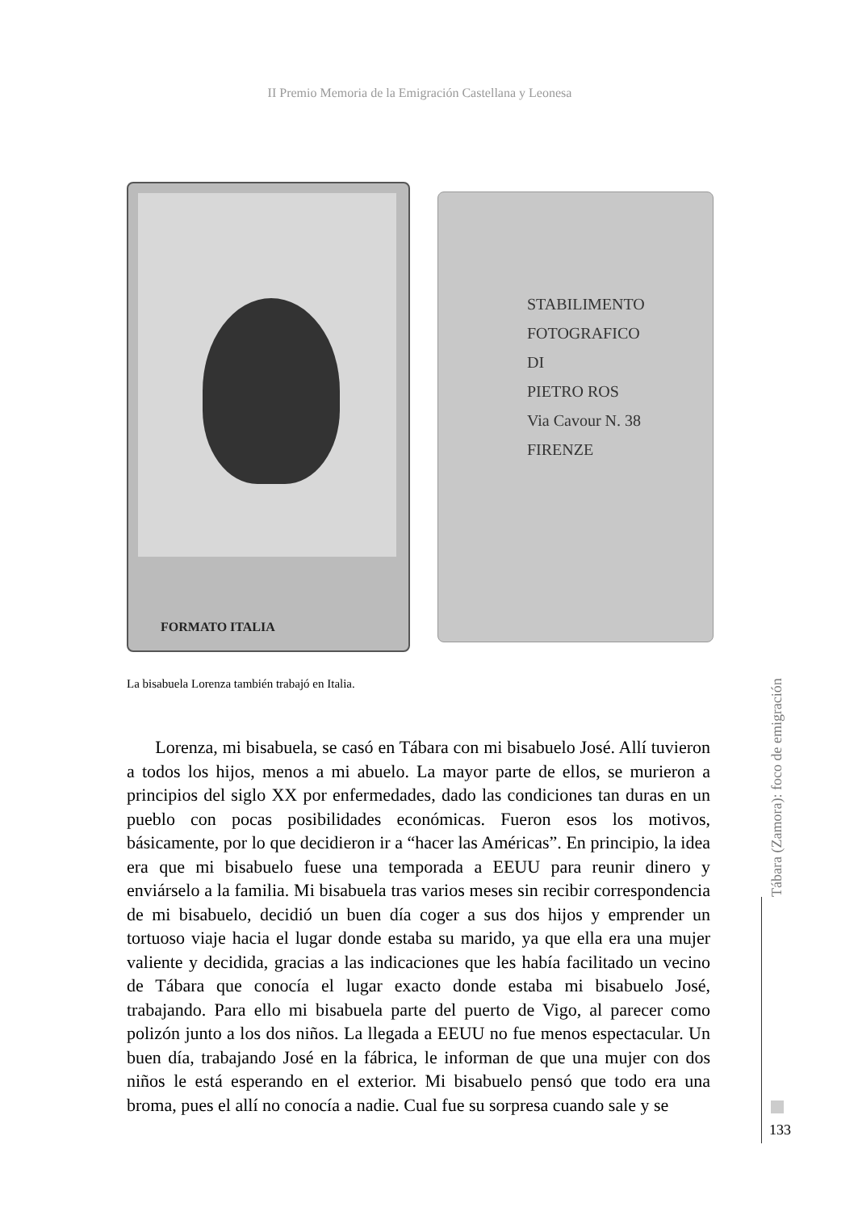II Premio Memoria de la Emigración Castellana y Leonesa
FORMATO ITALIA
STABILIMENTO FOTOGRAFICO
DI
PIETRO ROS
Via Cavour N. 38
FIRENZE
La bisabuela Lorenza también trabajó en Italia.
Lorenza, mi bisabuela, se casó en Tábara con mi bisabuelo José. Allí tuvieron a todos los hijos, menos a mi abuelo. La mayor parte de ellos, se murieron a principios del siglo XX por enfermedades, dado las condiciones tan duras en un pueblo con pocas posibilidades económicas. Fueron esos los motivos, básicamente, por lo que decidieron ir a “hacer las Américas”. En principio, la idea era que mi bisabuelo fuese una temporada a EEUU para reunir dinero y enviárselo a la familia. Mi bisabuela tras varios meses sin recibir correspondencia de mi bisabuelo, decidió un buen día coger a sus dos hijos y emprender un tortuoso viaje hacia el lugar donde estaba su marido, ya que ella era una mujer valiente y decidida, gracias a las indicaciones que les había facilitado un vecino de Tábara que conocía el lugar exacto donde estaba mi bisabuelo José, trabajando. Para ello mi bisabuela parte del puerto de Vigo, al parecer como polizón junto a los dos niños. La llegada a EEUU no fue menos espectacular. Un buen día, trabajando José en la fábrica, le informan de que una mujer con dos niños le está esperando en el exterior. Mi bisabuelo pensó que todo era una broma, pues el allí no conocía a nadie. Cual fue su sorpresa cuando sale y se
Tábara (Zamora): foco de emigración
133